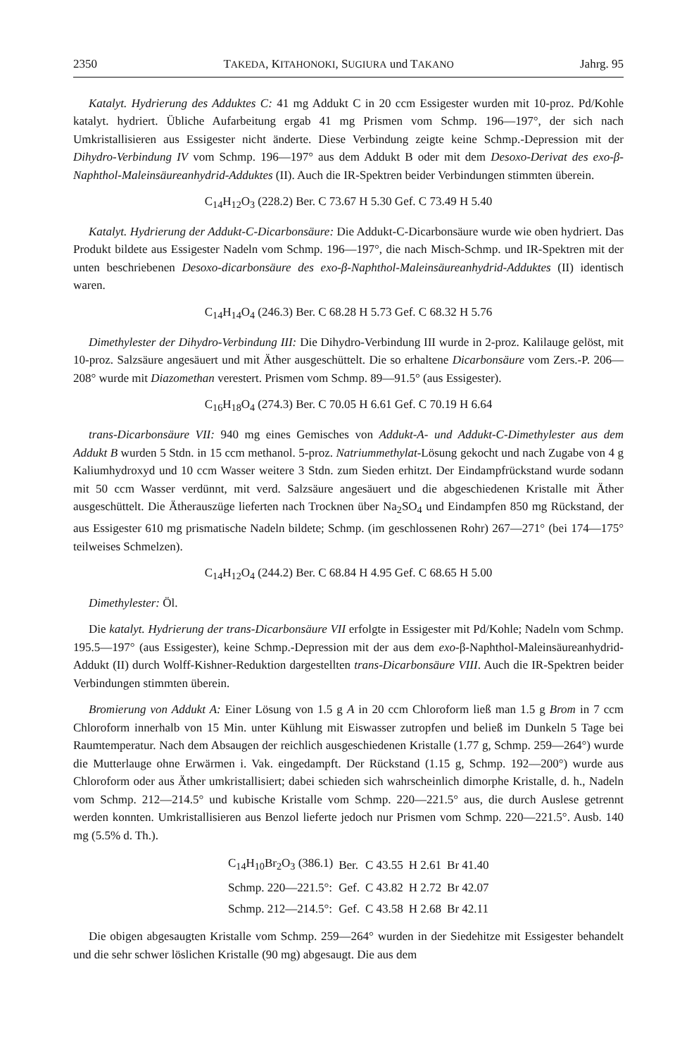2350 TAKEDA, KITAHONOKI, SUGIURA und TAKANO Jahrg. 95
Katalyt. Hydrierung des Adduktes C: 41 mg Addukt C in 20 ccm Essigester wurden mit 10-proz. Pd/Kohle katalyt. hydriert. Übliche Aufarbeitung ergab 41 mg Prismen vom Schmp. 196—197°, der sich nach Umkristallisieren aus Essigester nicht änderte. Diese Verbindung zeigte keine Schmp.-Depression mit der Dihydro-Verbindung IV vom Schmp. 196—197° aus dem Addukt B oder mit dem Desoxo-Derivat des exo-β-Naphthol-Maleinsäureanhydrid-Adduktes (II). Auch die IR-Spektren beider Verbindungen stimmten überein.
C<sub>14</sub>H<sub>12</sub>O<sub>3</sub> (228.2) Ber. C 73.67 H 5.30 Gef. C 73.49 H 5.40
Katalyt. Hydrierung der Addukt-C-Dicarbonsäure: Die Addukt-C-Dicarbonsäure wurde wie oben hydriert. Das Produkt bildete aus Essigester Nadeln vom Schmp. 196—197°, die nach Misch-Schmp. und IR-Spektren mit der unten beschriebenen Desoxo-dicarbonsäure des exo-β-Naphthol-Maleinsäureanhydrid-Adduktes (II) identisch waren.
C<sub>14</sub>H<sub>14</sub>O<sub>4</sub> (246.3) Ber. C 68.28 H 5.73 Gef. C 68.32 H 5.76
Dimethylester der Dihydro-Verbindung III: Die Dihydro-Verbindung III wurde in 2-proz. Kalilauge gelöst, mit 10-proz. Salzsäure angesäuert und mit Äther ausgeschüttelt. Die so erhaltene Dicarbonsäure vom Zers.-P. 206—208° wurde mit Diazomethan verestert. Prismen vom Schmp. 89—91.5° (aus Essigester).
C<sub>16</sub>H<sub>18</sub>O<sub>4</sub> (274.3) Ber. C 70.05 H 6.61 Gef. C 70.19 H 6.64
trans-Dicarbonsäure VII: 940 mg eines Gemisches von Addukt-A- und Addukt-C-Dimethylester aus dem Addukt B wurden 5 Stdn. in 15 ccm methanol. 5-proz. Natriummethylat-Lösung gekocht und nach Zugabe von 4 g Kaliumhydroxyd und 10 ccm Wasser weitere 3 Stdn. zum Sieden erhitzt. Der Eindampfrückstand wurde sodann mit 50 ccm Wasser verdünnt, mit verd. Salzsäure angesäuert und die abgeschiedenen Kristalle mit Äther ausgeschüttelt. Die Ätherauszüge lieferten nach Trocknen über Na<sub>2</sub>SO<sub>4</sub> und Eindampfen 850 mg Rückstand, der aus Essigester 610 mg prismatische Nadeln bildete; Schmp. (im geschlossenen Rohr) 267—271° (bei 174—175° teilweises Schmelzen).
C<sub>14</sub>H<sub>12</sub>O<sub>4</sub> (244.2) Ber. C 68.84 H 4.95 Gef. C 68.65 H 5.00
Dimethylester: Öl.
Die katalyt. Hydrierung der trans-Dicarbonsäure VII erfolgte in Essigester mit Pd/Kohle; Nadeln vom Schmp. 195.5—197° (aus Essigester), keine Schmp.-Depression mit der aus dem exo-β-Naphthol-Maleinsäureanhydrid-Addukt (II) durch Wolff-Kishner-Reduktion dargestellten trans-Dicarbonsäure VIII. Auch die IR-Spektren beider Verbindungen stimmten überein.
Bromierung von Addukt A: Einer Lösung von 1.5 g A in 20 ccm Chloroform ließ man 1.5 g Brom in 7 ccm Chloroform innerhalb von 15 Min. unter Kühlung mit Eiswasser zutropfen und beließ im Dunkeln 5 Tage bei Raumtemperatur. Nach dem Absaugen der reichlich ausgeschiedenen Kristalle (1.77 g, Schmp. 259—264°) wurde die Mutterlauge ohne Erwärmen i. Vak. eingedampft. Der Rückstand (1.15 g, Schmp. 192—200°) wurde aus Chloroform oder aus Äther umkristallisiert; dabei schieden sich wahrscheinlich dimorphe Kristalle, d. h., Nadeln vom Schmp. 212—214.5° und kubische Kristalle vom Schmp. 220—221.5° aus, die durch Auslese getrennt werden konnten. Umkristallisieren aus Benzol lieferte jedoch nur Prismen vom Schmp. 220—221.5°. Ausb. 140 mg (5.5% d. Th.).
| C<sub>14</sub>H<sub>10</sub>Br<sub>2</sub>O<sub>3</sub> (386.1) | Ber. | C 43.55 | H 2.61 | Br 41.40 |
| Schmp. 220—221.5°: | Gef. | C 43.82 | H 2.72 | Br 42.07 |
| Schmp. 212—214.5°: | Gef. | C 43.58 | H 2.68 | Br 42.11 |
Die obigen abgesaugten Kristalle vom Schmp. 259—264° wurden in der Siedehitze mit Essigester behandelt und die sehr schwer löslichen Kristalle (90 mg) abgesaugt. Die aus dem